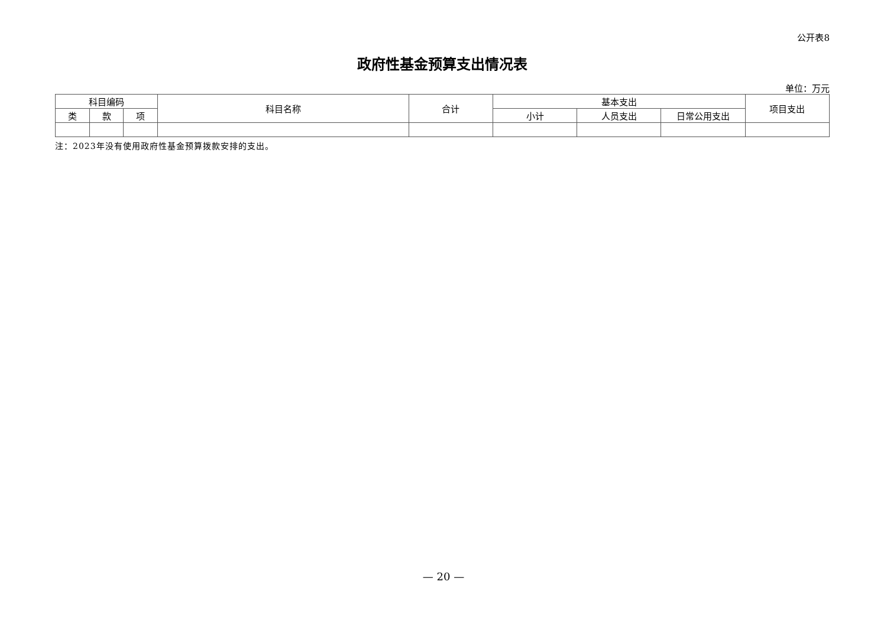公开表8
政府性基金预算支出情况表
单位：万元
| 科目编码 | | | 科目名称 | 合计 | 基本支出 | | | 项目支出 |
| --- | --- | --- | --- | --- | --- | --- | --- | --- |
| 类 | 款 | 项 | | | 小计 | 人员支出 | 日常公用支出 | |
注：2023年没有使用政府性基金预算拨款安排的支出。
— 20 —